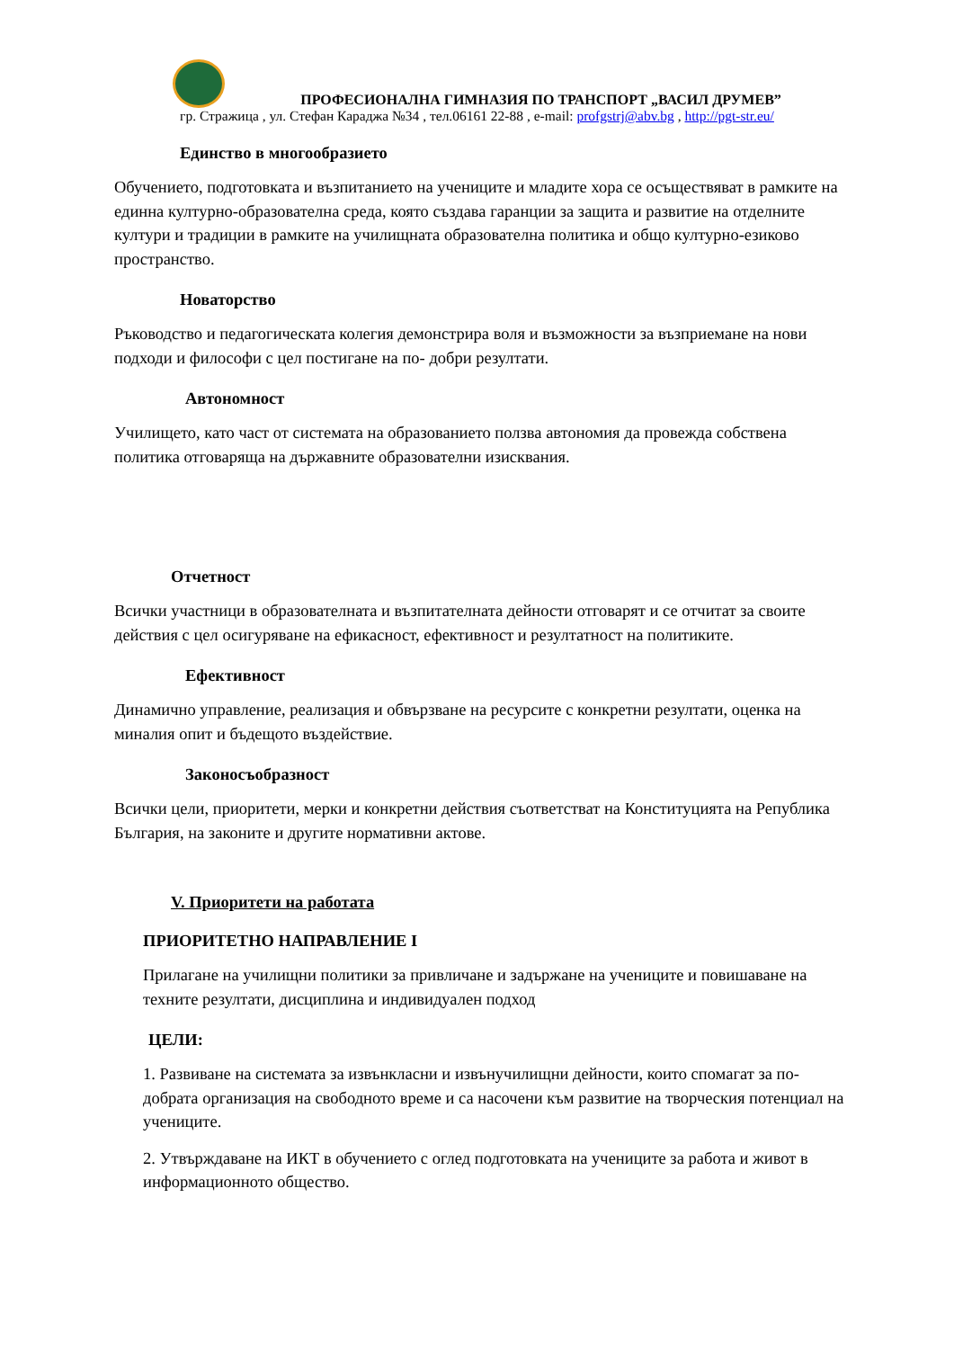ПРОФЕСИОНАЛНА ГИМНАЗИЯ ПО ТРАНСПОРТ „ВАСИЛ ДРУМЕВ”
гр. Стражица , ул. Стефан Караджа №34 , тел.06161 22-88 , e-mail: profgstrj@abv.bg , http://pgt-str.eu/
Единство в многообразието
Обучението, подготовката и възпитанието на учениците и младите хора се осъществяват в рамките на единна културно-образователна среда, която създава гаранции за защита и развитие на отделните култури и традиции в рамките на училищната образователна политика и общо културно-езиково пространство.
Новаторство
Ръководство и педагогическата колегия демонстрира воля и възможности за възприемане на нови подходи и философи с цел постигане на по- добри резултати.
Автономност
Училището, като част от системата на образованието ползва автономия да провежда собствена политика отговаряща на държавните образователни изисквания.
Отчетност
Всички участници в образователната и възпитателната дейности отговарят и се отчитат за своите действия с цел осигуряване на ефикасност, ефективност и резултатност на политиките.
Ефективност
Динамично управление, реализация и обвързване на ресурсите с конкретни резултати, оценка на миналия опит и бъдещото въздействие.
Законосъобразност
Всички цели, приоритети, мерки и конкретни действия съответстват на Конституцията на Република България, на законите и другите нормативни актове.
V. Приоритети на работата
ПРИОРИТЕТНО НАПРАВЛЕНИЕ I
Прилагане на училищни политики за привличане и задържане на учениците и повишаване на техните резултати, дисциплина и индивидуален подход
ЦЕЛИ:
1. Развиване на системата за извънкласни и извънучилищни дейности, които спомагат за по-добрата организация на свободното време и са насочени към развитие на творческия потенциал на учениците.
2. Утвърждаване на ИКТ в обучението с оглед подготовката на учениците за работа и живот в информационното общество.